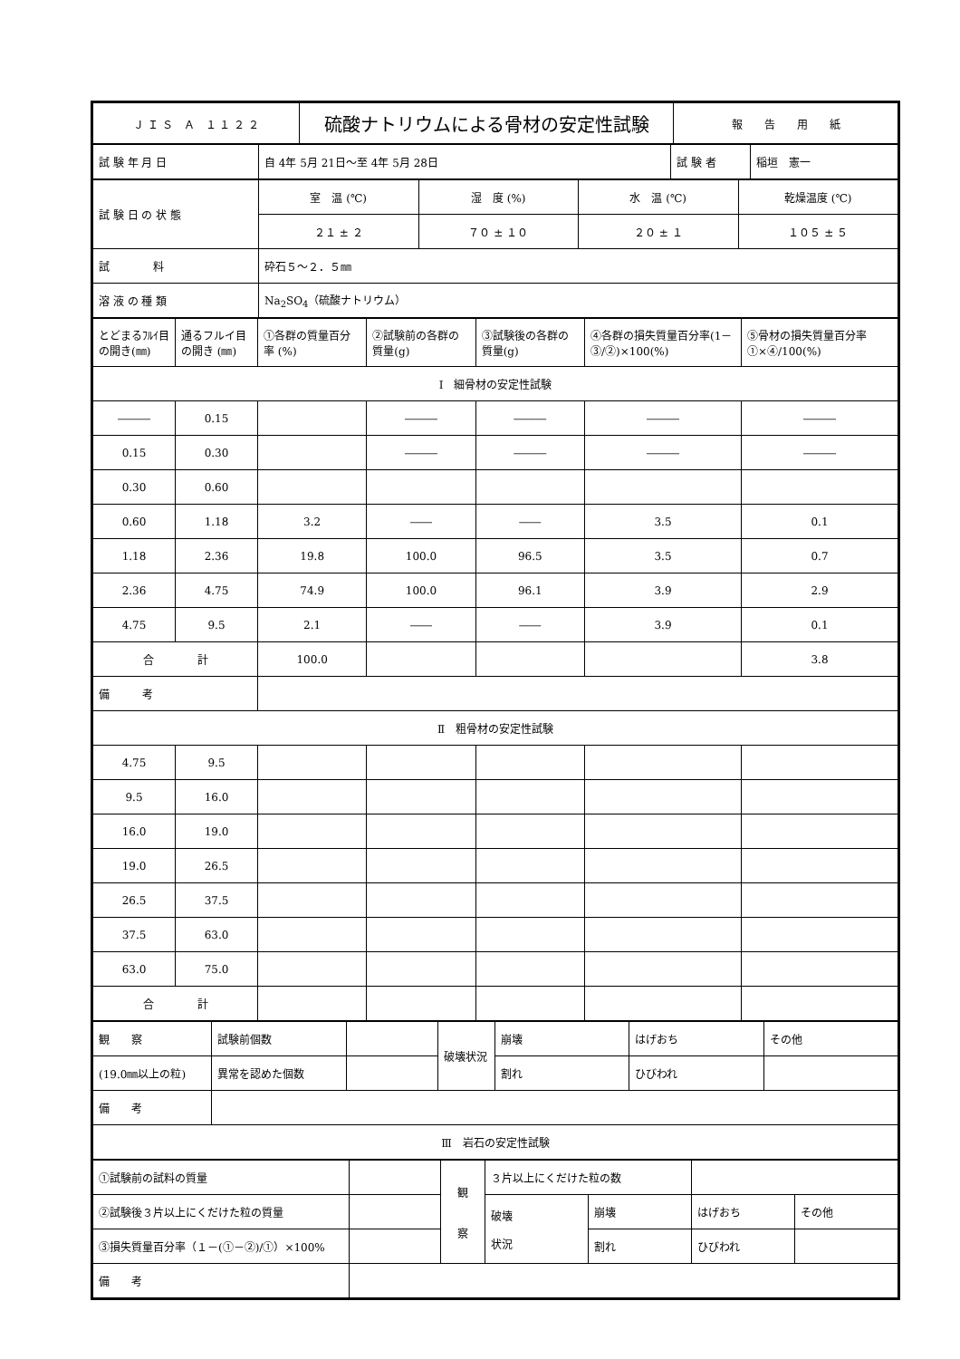| Ｊ Ｉ Ｓ Ａ １ １ ２ ２ | 硫酸ナトリウムによる骨材の安定性試験 | 報 告 用 紙 |
| 試 験 年 月 日 | 自 4年 5月 21日～至 4年 5月 28日 | 試 験 者 | 稲垣 憲一 |
| 試 験 日 の 状 態 | 室 温 (℃) | 湿 度 (%) | 水 温 (℃) | 乾燥温度 (℃) |
| | ２１ ± ２ | ７０ ± １０ | ２０ ± １ | １０５ ± ５ |
| 試 料 | 砕石５～２．５㎜ | | | |
| 溶 液 の 種 類 | Na<sub>2</sub>SO<sub>4</sub>（硫酸ナトリウム） | | | |
| とどまるﾌﾙｲ目の開き(㎜) | 通るフルイ目の開き (㎜) | ①各群の質量百分率 (%) | ②試験前の各群の質量(g) | ③試験後の各群の質量(g) | ④各群の損失質量百分率(1－③/②)×100(%) | ⑤骨材の損失質量百分率①×④/100(%) |
| --- | --- | --- | --- | --- | --- | --- |
| Ⅰ 細骨材の安定性試験 | | | | | | |
| ――― | 0.15 | | ――― | ――― | ――― | ――― |
| 0.15 | 0.30 | | ――― | ――― | ――― | ――― |
| 0.30 | 0.60 | | | | | |
| 0.60 | 1.18 | 3.2 | ―― | ―― | 3.5 | 0.1 |
| 1.18 | 2.36 | 19.8 | 100.0 | 96.5 | 3.5 | 0.7 |
| 2.36 | 4.75 | 74.9 | 100.0 | 96.1 | 3.9 | 2.9 |
| 4.75 | 9.5 | 2.1 | ―― | ―― | 3.9 | 0.1 |
| 合 計 | | 100.0 | | | | 3.8 |
| 備 考 | | | | | | |
| Ⅱ 粗骨材の安定性試験 | | | | | | |
| 4.75 | 9.5 | | | | | |
| 9.5 | 16.0 | | | | | |
| 16.0 | 19.0 | | | | | |
| 19.0 | 26.5 | | | | | |
| 26.5 | 37.5 | | | | | |
| 37.5 | 63.0 | | | | | |
| 63.0 | 75.0 | | | | | |
| 合 計 | | | | | | |
| 観 察 | 試験前個数 | | 破壊状況 | 崩壊 | はげおち | その他 |
| (19.0㎜以上の粒) | 異常を認めた個数 | | | 割れ | ひびわれ | |
| 備 考 | | | | | | |
| Ⅲ 岩石の安定性試験 | | | | | | |
| ①試験前の試料の質量 | | 観 察 | ３片以上にくだけた粒の数 | | | |
| ②試験後３片以上にくだけた粒の質量 | | | 破壊 状況 | 崩壊 | はげおち | その他 |
| ③損失質量百分率（１－(①－②)/①）×100% | | | | 割れ | ひびわれ | |
| 備 考 | | | | | | |